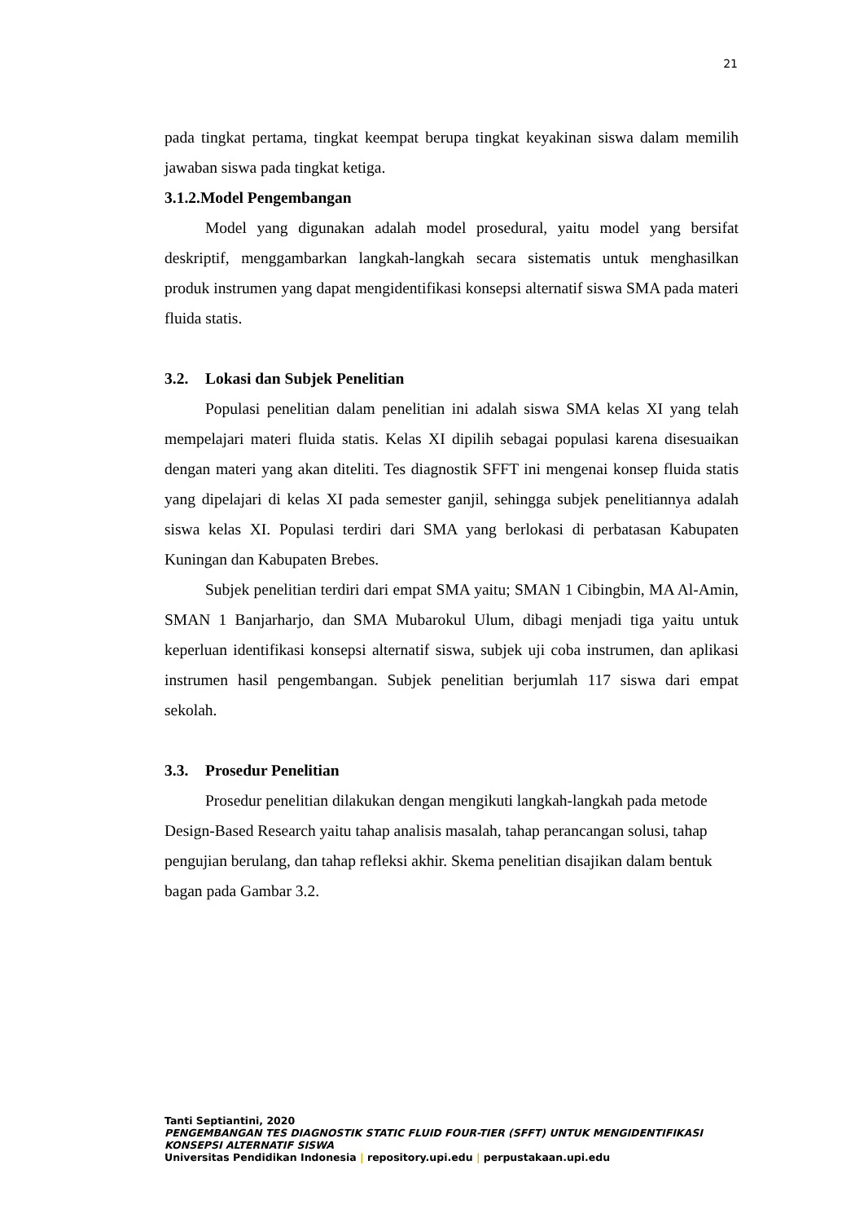21
pada tingkat pertama, tingkat keempat berupa tingkat keyakinan siswa dalam memilih jawaban siswa pada tingkat ketiga.
3.1.2.Model Pengembangan
Model yang digunakan adalah model prosedural, yaitu model yang bersifat deskriptif, menggambarkan langkah-langkah secara sistematis untuk menghasilkan produk instrumen yang dapat mengidentifikasi konsepsi alternatif siswa SMA pada materi fluida statis.
3.2. Lokasi dan Subjek Penelitian
Populasi penelitian dalam penelitian ini adalah siswa SMA kelas XI yang telah mempelajari materi fluida statis. Kelas XI dipilih sebagai populasi karena disesuaikan dengan materi yang akan diteliti. Tes diagnostik SFFT ini mengenai konsep fluida statis yang dipelajari di kelas XI pada semester ganjil, sehingga subjek penelitiannya adalah siswa kelas XI. Populasi terdiri dari SMA yang berlokasi di perbatasan Kabupaten Kuningan dan Kabupaten Brebes.
Subjek penelitian terdiri dari empat SMA yaitu; SMAN 1 Cibingbin, MA Al-Amin, SMAN 1 Banjarharjo, dan SMA Mubarokul Ulum, dibagi menjadi tiga yaitu untuk keperluan identifikasi konsepsi alternatif siswa, subjek uji coba instrumen, dan aplikasi instrumen hasil pengembangan. Subjek penelitian berjumlah 117 siswa dari empat sekolah.
3.3. Prosedur Penelitian
Prosedur penelitian dilakukan dengan mengikuti langkah-langkah pada metode Design-Based Research yaitu tahap analisis masalah, tahap perancangan solusi, tahap pengujian berulang, dan tahap refleksi akhir. Skema penelitian disajikan dalam bentuk bagan pada Gambar 3.2.
Tanti Septiantini, 2020
PENGEMBANGAN TES DIAGNOSTIK STATIC FLUID FOUR-TIER (SFFT) UNTUK MENGIDENTIFIKASI KONSEPSI ALTERNATIF SISWA
Universitas Pendidikan Indonesia | repository.upi.edu | perpustakaan.upi.edu